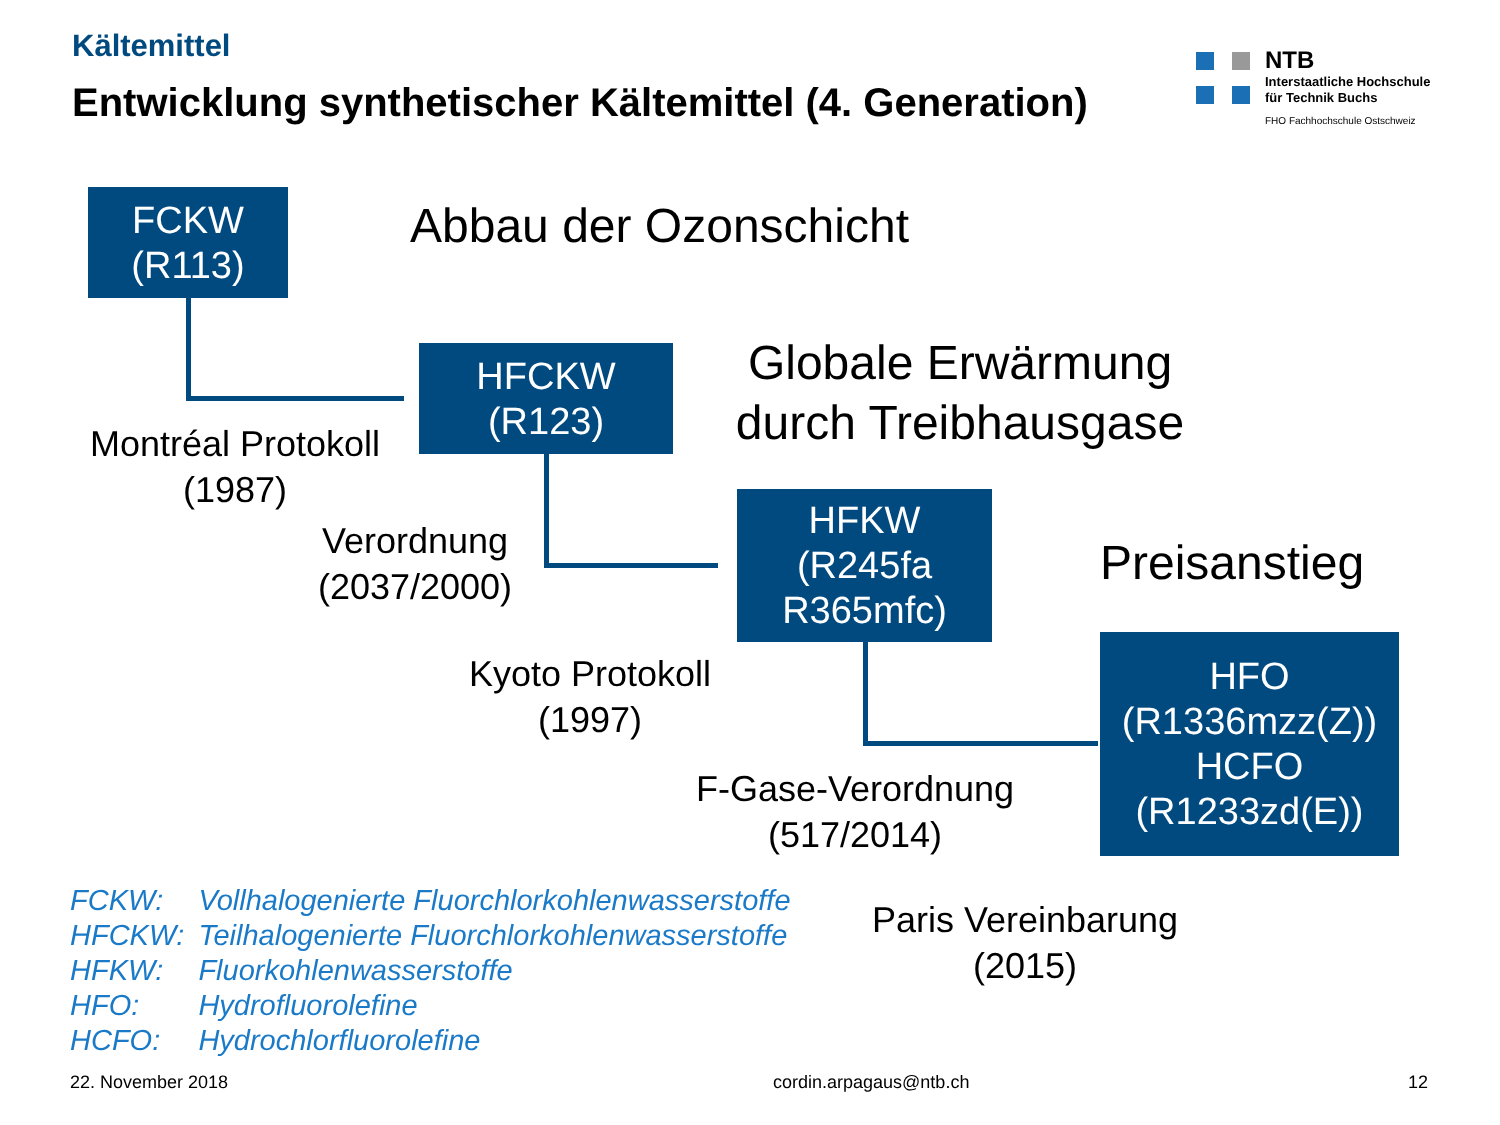Kältemittel
Entwicklung synthetischer Kältemittel (4. Generation)
NTB
Interstaatliche Hochschule
für Technik Buchs
FHO Fachhochschule Ostschweiz
FCKW
(R113)
HFCKW
(R123)
HFKW
(R245fa
R365mfc)
HFO
(R1336mzz(Z))
HCFO
(R1233zd(E))
Abbau der Ozonschicht
Globale Erwärmung durch Treibhausgase
Preisanstieg
Montréal Protokoll
(1987)
Verordnung
(2037/2000)
Kyoto Protokoll
(1997)
F-Gase-Verordnung
(517/2014)
Paris Vereinbarung
(2015)
| FCKW: | Vollhalogenierte Fluorchlorkohlenwasserstoffe |
| HFCKW: | Teilhalogenierte Fluorchlorkohlenwasserstoffe |
| HFKW: | Fluorkohlenwasserstoffe |
| HFO: | Hydrofluorolefine |
| HCFO: | Hydrochlorfluorolefine |
22. November 2018 cordin.arpagaus@ntb.ch 12